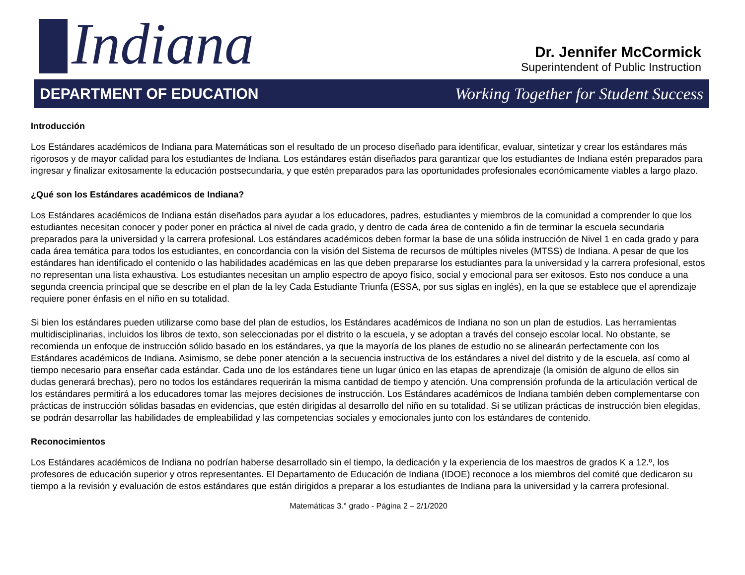Indiana
Dr. Jennifer McCormick
Superintendent of Public Instruction
DEPARTMENT OF EDUCATION
Working Together for Student Success
Introducción
Los Estándares académicos de Indiana para Matemáticas son el resultado de un proceso diseñado para identificar, evaluar, sintetizar y crear los estándares más rigorosos y de mayor calidad para los estudiantes de Indiana. Los estándares están diseñados para garantizar que los estudiantes de Indiana estén preparados para ingresar y finalizar exitosamente la educación postsecundaria, y que estén preparados para las oportunidades profesionales económicamente viables a largo plazo.
¿Qué son los Estándares académicos de Indiana?
Los Estándares académicos de Indiana están diseñados para ayudar a los educadores, padres, estudiantes y miembros de la comunidad a comprender lo que los estudiantes necesitan conocer y poder poner en práctica al nivel de cada grado, y dentro de cada área de contenido a fin de terminar la escuela secundaria preparados para la universidad y la carrera profesional. Los estándares académicos deben formar la base de una sólida instrucción de Nivel 1 en cada grado y para cada área temática para todos los estudiantes, en concordancia con la visión del Sistema de recursos de múltiples niveles (MTSS) de Indiana. A pesar de que los estándares han identificado el contenido o las habilidades académicas en las que deben prepararse los estudiantes para la universidad y la carrera profesional, estos no representan una lista exhaustiva. Los estudiantes necesitan un amplio espectro de apoyo físico, social y emocional para ser exitosos. Esto nos conduce a una segunda creencia principal que se describe en el plan de la ley Cada Estudiante Triunfa (ESSA, por sus siglas en inglés), en la que se establece que el aprendizaje requiere poner énfasis en el niño en su totalidad.
Si bien los estándares pueden utilizarse como base del plan de estudios, los Estándares académicos de Indiana no son un plan de estudios. Las herramientas multidisciplinarias, incluidos los libros de texto, son seleccionadas por el distrito o la escuela, y se adoptan a través del consejo escolar local. No obstante, se recomienda un enfoque de instrucción sólido basado en los estándares, ya que la mayoría de los planes de estudio no se alinearán perfectamente con los Estándares académicos de Indiana. Asimismo, se debe poner atención a la secuencia instructiva de los estándares a nivel del distrito y de la escuela, así como al tiempo necesario para enseñar cada estándar. Cada uno de los estándares tiene un lugar único en las etapas de aprendizaje (la omisión de alguno de ellos sin dudas generará brechas), pero no todos los estándares requerirán la misma cantidad de tiempo y atención. Una comprensión profunda de la articulación vertical de los estándares permitirá a los educadores tomar las mejores decisiones de instrucción. Los Estándares académicos de Indiana también deben complementarse con prácticas de instrucción sólidas basadas en evidencias, que estén dirigidas al desarrollo del niño en su totalidad. Si se utilizan prácticas de instrucción bien elegidas, se podrán desarrollar las habilidades de empleabilidad y las competencias sociales y emocionales junto con los estándares de contenido.
Reconocimientos
Los Estándares académicos de Indiana no podrían haberse desarrollado sin el tiempo, la dedicación y la experiencia de los maestros de grados K a 12.º, los profesores de educación superior y otros representantes. El Departamento de Educación de Indiana (IDOE) reconoce a los miembros del comité que dedicaron su tiempo a la revisión y evaluación de estos estándares que están dirigidos a preparar a los estudiantes de Indiana para la universidad y la carrera profesional.
Matemáticas 3.° grado - Página 2 – 2/1/2020